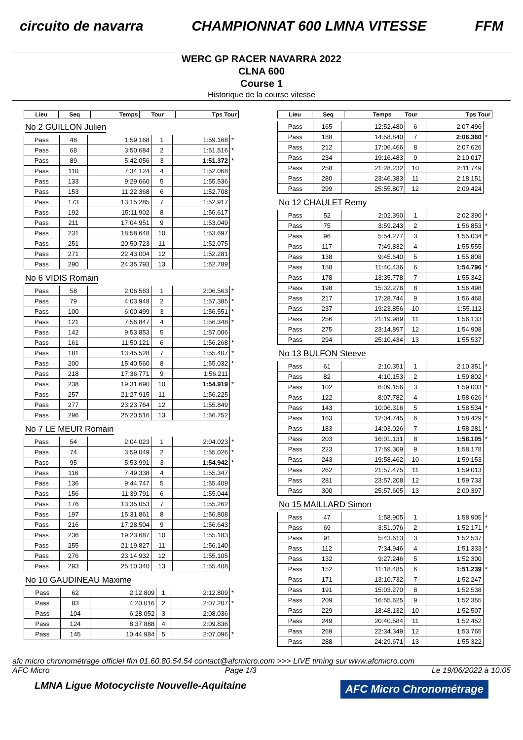circuito de navarra CHAMPIONNAT 600 LMNA VITESSE FFM
WERC GP RACER NAVARRA 2022
CLNA 600
Course 1
Historique de la course vitesse
| Lieu | Seq | Temps | Tour | Tps Tour | |
| --- | --- | --- | --- | --- | --- |
No 2 GUILLON Julien
| Pass | 48 | 1:59.168 | 1 | 1:59.168 | * |
| Pass | 68 | 3:50.684 | 2 | 1:51.516 | * |
| Pass | 89 | 5:42.056 | 3 | 1:51.372 | * |
| Pass | 110 | 7:34.124 | 4 | 1:52.068 | |
| Pass | 133 | 9:29.660 | 5 | 1:55.536 | |
| Pass | 153 | 11:22.368 | 6 | 1:52.708 | |
| Pass | 173 | 13:15.285 | 7 | 1:52.917 | |
| Pass | 192 | 15:11.902 | 8 | 1:56.617 | |
| Pass | 211 | 17:04.951 | 9 | 1:53.049 | |
| Pass | 231 | 18:58.648 | 10 | 1:53.697 | |
| Pass | 251 | 20:50.723 | 11 | 1:52.075 | |
| Pass | 271 | 22:43.004 | 12 | 1:52.281 | |
| Pass | 290 | 24:35.793 | 13 | 1:52.789 | |
No 6 VIDIS Romain
| Pass | 58 | 2:06.563 | 1 | 2:06.563 | * |
| Pass | 79 | 4:03.948 | 2 | 1:57.385 | * |
| Pass | 100 | 6:00.499 | 3 | 1:56.551 | * |
| Pass | 121 | 7:56.847 | 4 | 1:56.348 | * |
| Pass | 142 | 9:53.853 | 5 | 1:57.006 | |
| Pass | 161 | 11:50.121 | 6 | 1:56.268 | * |
| Pass | 181 | 13:45.528 | 7 | 1:55.407 | * |
| Pass | 200 | 15:40.560 | 8 | 1:55.032 | * |
| Pass | 218 | 17:36.771 | 9 | 1:56.211 | |
| Pass | 238 | 19:31.690 | 10 | 1:54.919 | * |
| Pass | 257 | 21:27.915 | 11 | 1:56.225 | |
| Pass | 277 | 23:23.764 | 12 | 1:55.849 | |
| Pass | 296 | 25:20.516 | 13 | 1:56.752 | |
No 7 LE MEUR Romain
| Pass | 54 | 2:04.023 | 1 | 2:04.023 | * |
| Pass | 74 | 3:59.049 | 2 | 1:55.026 | * |
| Pass | 95 | 5:53.991 | 3 | 1:54.942 | * |
| Pass | 116 | 7:49.338 | 4 | 1:55.347 | |
| Pass | 136 | 9:44.747 | 5 | 1:55.409 | |
| Pass | 156 | 11:39.791 | 6 | 1:55.044 | |
| Pass | 176 | 13:35.053 | 7 | 1:55.262 | |
| Pass | 197 | 15:31.861 | 8 | 1:56.808 | |
| Pass | 216 | 17:28.504 | 9 | 1:56.643 | |
| Pass | 236 | 19:23.687 | 10 | 1:55.183 | |
| Pass | 255 | 21:19.827 | 11 | 1:56.140 | |
| Pass | 276 | 23:14.932 | 12 | 1:55.105 | |
| Pass | 293 | 25:10.340 | 13 | 1:55.408 | |
No 10 GAUDINEAU Maxime
| Pass | 62 | 2:12.809 | 1 | 2:12.809 | * |
| Pass | 83 | 4:20.016 | 2 | 2:07.207 | * |
| Pass | 104 | 6:28.052 | 3 | 2:08.036 | |
| Pass | 124 | 8:37.888 | 4 | 2:09.836 | |
| Pass | 145 | 10:44.984 | 5 | 2:07.096 | * |
| Lieu | Seq | Temps | Tour | Tps Tour | |
| --- | --- | --- | --- | --- | --- |
| Pass | 165 | 12:52.480 | 6 | 2:07.496 | |
| Pass | 188 | 14:58.840 | 7 | 2:06.360 | * |
| Pass | 212 | 17:06.466 | 8 | 2:07.626 | |
| Pass | 234 | 19:16.483 | 9 | 2:10.017 | |
| Pass | 258 | 21:28.232 | 10 | 2:11.749 | |
| Pass | 280 | 23:46.383 | 11 | 2:18.151 | |
| Pass | 299 | 25:55.807 | 12 | 2:09.424 | |
No 12 CHAULET Remy
| Pass | 52 | 2:02.390 | 1 | 2:02.390 | * |
| Pass | 75 | 3:59.243 | 2 | 1:56.853 | * |
| Pass | 96 | 5:54.277 | 3 | 1:55.034 | * |
| Pass | 117 | 7:49.832 | 4 | 1:55.555 | |
| Pass | 138 | 9:45.640 | 5 | 1:55.808 | |
| Pass | 158 | 11:40.436 | 6 | 1:54.796 | * |
| Pass | 178 | 13:35.778 | 7 | 1:55.342 | |
| Pass | 198 | 15:32.276 | 8 | 1:56.498 | |
| Pass | 217 | 17:28.744 | 9 | 1:56.468 | |
| Pass | 237 | 19:23.856 | 10 | 1:55.112 | |
| Pass | 256 | 21:19.989 | 11 | 1:56.133 | |
| Pass | 275 | 23:14.897 | 12 | 1:54.908 | |
| Pass | 294 | 25:10.434 | 13 | 1:55.537 | |
No 13 BULFON Steeve
| Pass | 61 | 2:10.351 | 1 | 2:10.351 | * |
| Pass | 82 | 4:10.153 | 2 | 1:59.802 | * |
| Pass | 102 | 6:09.156 | 3 | 1:59.003 | * |
| Pass | 122 | 8:07.782 | 4 | 1:58.626 | * |
| Pass | 143 | 10:06.316 | 5 | 1:58.534 | * |
| Pass | 163 | 12:04.745 | 6 | 1:58.429 | * |
| Pass | 183 | 14:03.026 | 7 | 1:58.281 | * |
| Pass | 203 | 16:01.131 | 8 | 1:58.105 | * |
| Pass | 223 | 17:59.309 | 9 | 1:58.178 | |
| Pass | 243 | 19:58.462 | 10 | 1:59.153 | |
| Pass | 262 | 21:57.475 | 11 | 1:59.013 | |
| Pass | 281 | 23:57.208 | 12 | 1:59.733 | |
| Pass | 300 | 25:57.605 | 13 | 2:00.397 | |
No 15 MAILLARD Simon
| Pass | 47 | 1:58.905 | 1 | 1:58.905 | * |
| Pass | 69 | 3:51.076 | 2 | 1:52.171 | * |
| Pass | 91 | 5:43.613 | 3 | 1:52.537 | |
| Pass | 112 | 7:34.946 | 4 | 1:51.333 | * |
| Pass | 132 | 9:27.246 | 5 | 1:52.300 | |
| Pass | 152 | 11:18.485 | 6 | 1:51.239 | * |
| Pass | 171 | 13:10.732 | 7 | 1:52.247 | |
| Pass | 191 | 15:03.270 | 8 | 1:52.538 | |
| Pass | 209 | 16:55.625 | 9 | 1:52.355 | |
| Pass | 229 | 18:48.132 | 10 | 1:52.507 | |
| Pass | 249 | 20:40.584 | 11 | 1:52.452 | |
| Pass | 269 | 22:34.349 | 12 | 1:53.765 | |
| Pass | 288 | 24:29.671 | 13 | 1:55.322 | |
afc micro chronométrage officiel ffm 01.60.80.54.54 contact@afcmicro.com >>> LIVE timing sur www.afcmicro.com
AFC Micro Page 1/3 Le 19/06/2022 à 10:05
LMNA Ligue Motocycliste Nouvelle-Aquitaine
AFC Micro Chronométrage